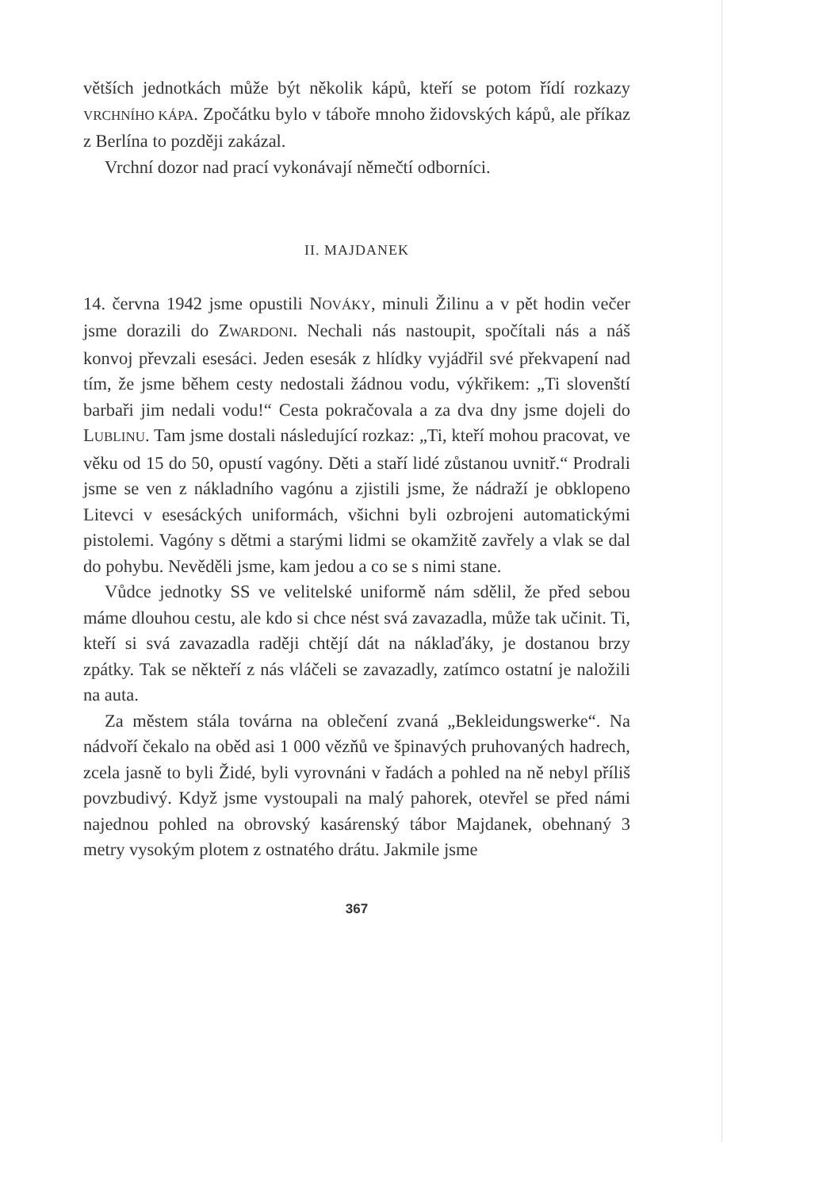větších jednotkách může být několik kápů, kteří se potom řídí rozkazy VRCHNÍHO KÁPA. Zpočátku bylo v táboře mnoho židovských kápů, ale příkaz z Berlína to později zakázal.
Vrchní dozor nad prací vykonávají němečtí odborníci.
II. MAJDANEK
14. června 1942 jsme opustili NOVÁKY, minuli Žilinu a v pět hodin večer jsme dorazili do ZWARDONI. Nechali nás nastoupit, spočítali nás a náš konvoj převzali esesáci. Jeden esesák z hlídky vyjádřil své překvapení nad tím, že jsme během cesty nedostali žádnou vodu, výkřikem: „Ti slovenští barbaři jim nedali vodu!“ Cesta pokračovala a za dva dny jsme dojeli do LUBLINU. Tam jsme dostali následující rozkaz: „Ti, kteří mohou pracovat, ve věku od 15 do 50, opustí vagóny. Děti a staří lidé zůstanou uvnitř.“ Prodrali jsme se ven z nákladního vagónu a zjistili jsme, že nádraží je obklopeno Litevci v esesáckých uniformách, všichni byli ozbrojeni automatickými pistolemi. Vagóny s dětmi a starými lidmi se okamžitě zavřely a vlak se dal do pohybu. Nevěděli jsme, kam jedou a co se s nimi stane.
Vůdce jednotky SS ve velitelské uniformě nám sdělil, že před sebou máme dlouhou cestu, ale kdo si chce nést svá zavazadla, může tak učinit. Ti, kteří si svá zavazadla raději chtějí dát na náklaďáky, je dostanou brzy zpátky. Tak se někteří z nás vláčeli se zavazadly, zatímco ostatní je naložili na auta.
Za městem stála továrna na oblečení zvaná „Bekleidungswerke“. Na nádvoří čekalo na oběd asi 1 000 vězňů ve špinavých pruhovaných hadrech, zcela jasně to byli Židé, byli vyrovnáni v řadách a pohled na ně nebyl příliš povzbudivý. Když jsme vystoupali na malý pahorek, otevřel se před námi najednou pohled na obrovský kasárenský tábor Majdanek, obehnaný 3 metry vysokým plotem z ostnatého drátu. Jakmile jsme
367